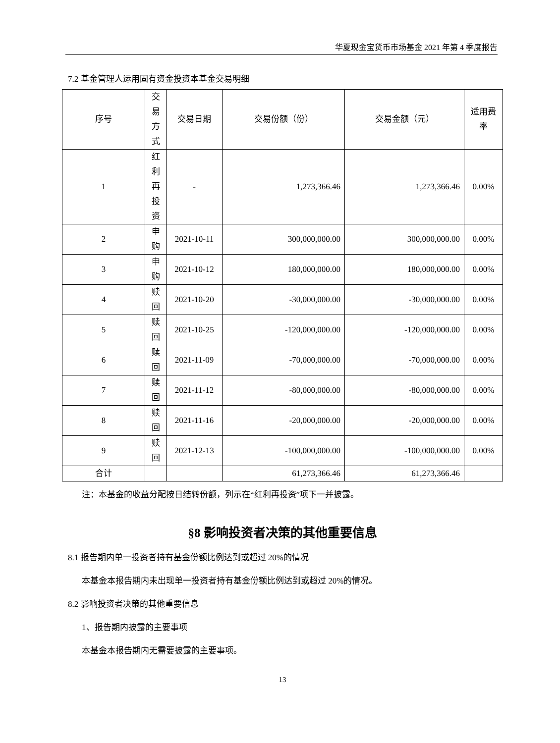华夏现金宝货币市场基金 2021 年第 4 季度报告
7.2 基金管理人运用固有资金投资本基金交易明细
| 序号 | 交易方式 | 交易日期 | 交易份额（份） | 交易金额（元） | 适用费率 |
| 1 | 红利再投资 | - | 1,273,366.46 | 1,273,366.46 | 0.00% |
| 2 | 申购 | 2021-10-11 | 300,000,000.00 | 300,000,000.00 | 0.00% |
| 3 | 申购 | 2021-10-12 | 180,000,000.00 | 180,000,000.00 | 0.00% |
| 4 | 赎回 | 2021-10-20 | -30,000,000.00 | -30,000,000.00 | 0.00% |
| 5 | 赎回 | 2021-10-25 | -120,000,000.00 | -120,000,000.00 | 0.00% |
| 6 | 赎回 | 2021-11-09 | -70,000,000.00 | -70,000,000.00 | 0.00% |
| 7 | 赎回 | 2021-11-12 | -80,000,000.00 | -80,000,000.00 | 0.00% |
| 8 | 赎回 | 2021-11-16 | -20,000,000.00 | -20,000,000.00 | 0.00% |
| 9 | 赎回 | 2021-12-13 | -100,000,000.00 | -100,000,000.00 | 0.00% |
| 合计 | | | 61,273,366.46 | 61,273,366.46 | |
注：本基金的收益分配按日结转份额，列示在“红利再投资”项下一并披露。
§8 影响投资者决策的其他重要信息
8.1 报告期内单一投资者持有基金份额比例达到或超过 20%的情况
本基金本报告期内未出现单一投资者持有基金份额比例达到或超过 20%的情况。
8.2 影响投资者决策的其他重要信息
1、报告期内披露的主要事项
本基金本报告期内无需要披露的主要事项。
13